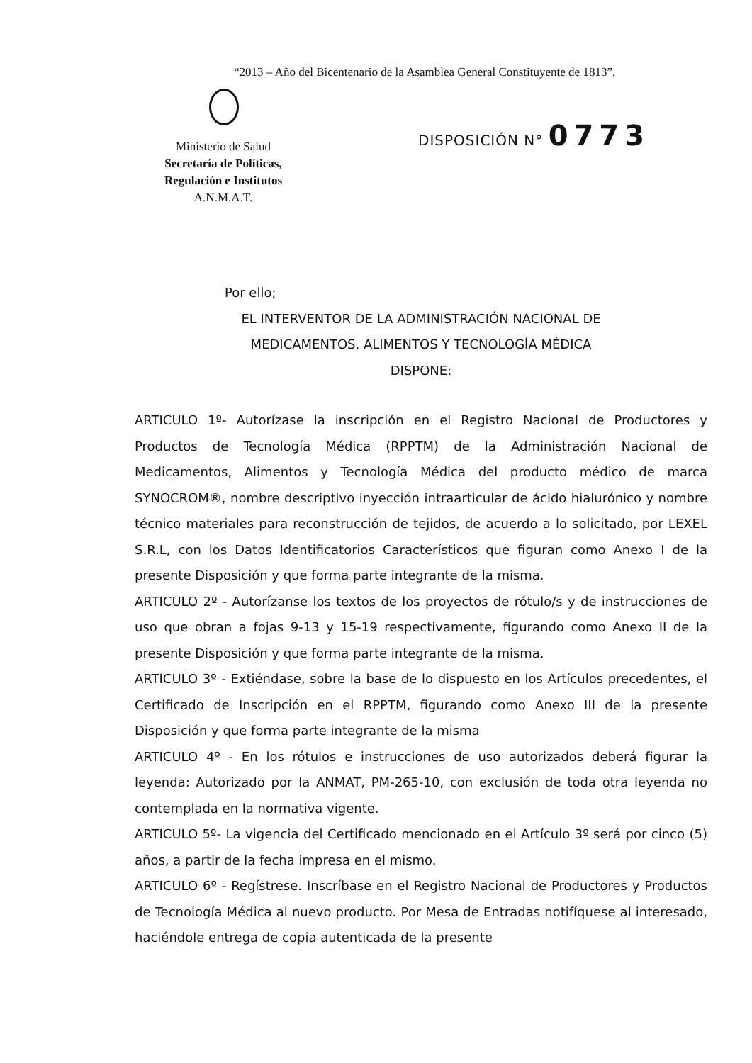“2013 – Año del Bicentenario de la Asamblea General Constituyente de 1813”.
Ministerio de Salud
Secretaría de Políticas,
Regulación e Institutos
A.N.M.A.T.
DISPOSICIÓN N° 0773
Por ello;
EL INTERVENTOR DE LA ADMINISTRACIÓN NACIONAL DE
MEDICAMENTOS, ALIMENTOS Y TECNOLOGÍA MÉDICA
DISPONE:
ARTICULO 1º- Autorízase la inscripción en el Registro Nacional de Productores y Productos de Tecnología Médica (RPPTM) de la Administración Nacional de Medicamentos, Alimentos y Tecnología Médica del producto médico de marca SYNOCROM®, nombre descriptivo inyección intraarticular de ácido hialurónico y nombre técnico materiales para reconstrucción de tejidos, de acuerdo a lo solicitado, por LEXEL S.R.L, con los Datos Identificatorios Característicos que figuran como Anexo I de la presente Disposición y que forma parte integrante de la misma.
ARTICULO 2º - Autorízanse los textos de los proyectos de rótulo/s y de instrucciones de uso que obran a fojas 9-13 y 15-19 respectivamente, figurando como Anexo II de la presente Disposición y que forma parte integrante de la misma.
ARTICULO 3º - Extiéndase, sobre la base de lo dispuesto en los Artículos precedentes, el Certificado de Inscripción en el RPPTM, figurando como Anexo III de la presente Disposición y que forma parte integrante de la misma
ARTICULO 4º - En los rótulos e instrucciones de uso autorizados deberá figurar la leyenda: Autorizado por la ANMAT, PM-265-10, con exclusión de toda otra leyenda no contemplada en la normativa vigente.
ARTICULO 5º- La vigencia del Certificado mencionado en el Artículo 3º será por cinco (5) años, a partir de la fecha impresa en el mismo.
ARTICULO 6º - Regístrese. Inscríbase en el Registro Nacional de Productores y Productos de Tecnología Médica al nuevo producto. Por Mesa de Entradas notifíquese al interesado, haciéndole entrega de copia autenticada de la presente